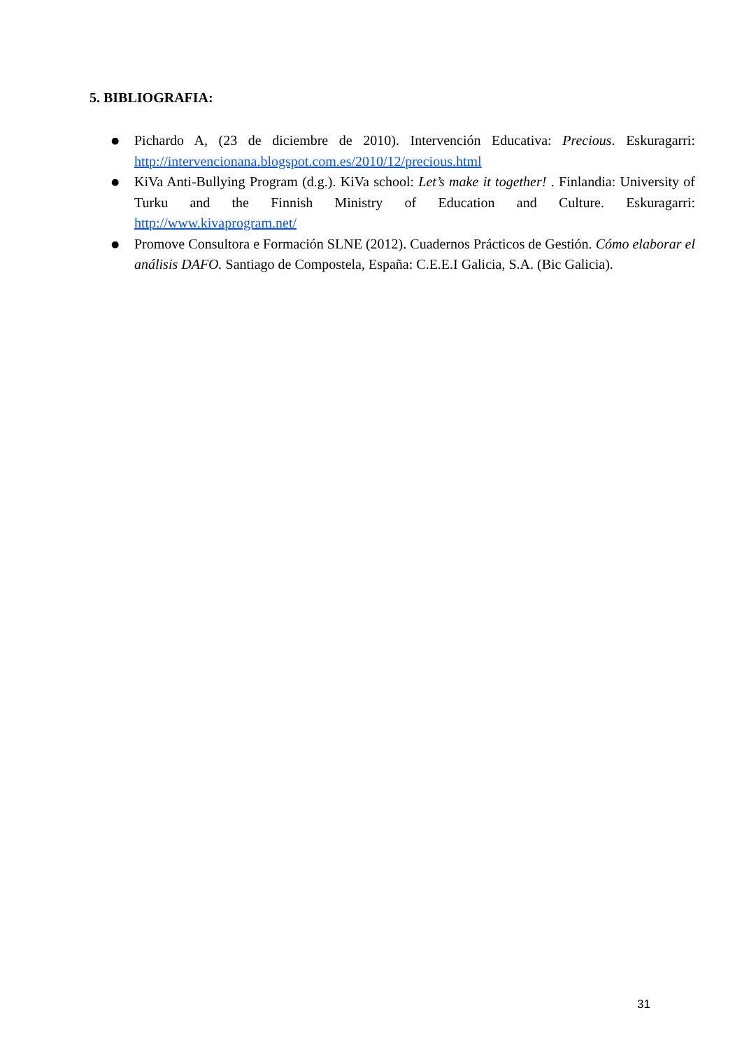5. BIBLIOGRAFIA:
● Pichardo A, (23 de diciembre de 2010). Intervención Educativa: Precious. Eskuragarri: http://intervencionana.blogspot.com.es/2010/12/precious.html
● KiVa Anti-Bullying Program (d.g.). KiVa school: Let’s make it together! . Finlandia: University of Turku and the Finnish Ministry of Education and Culture. Eskuragarri: http://www.kivaprogram.net/
● Promove Consultora e Formación SLNE (2012). Cuadernos Prácticos de Gestión. Cómo elaborar el análisis DAFO. Santiago de Compostela, España: C.E.E.I Galicia, S.A. (Bic Galicia).
31